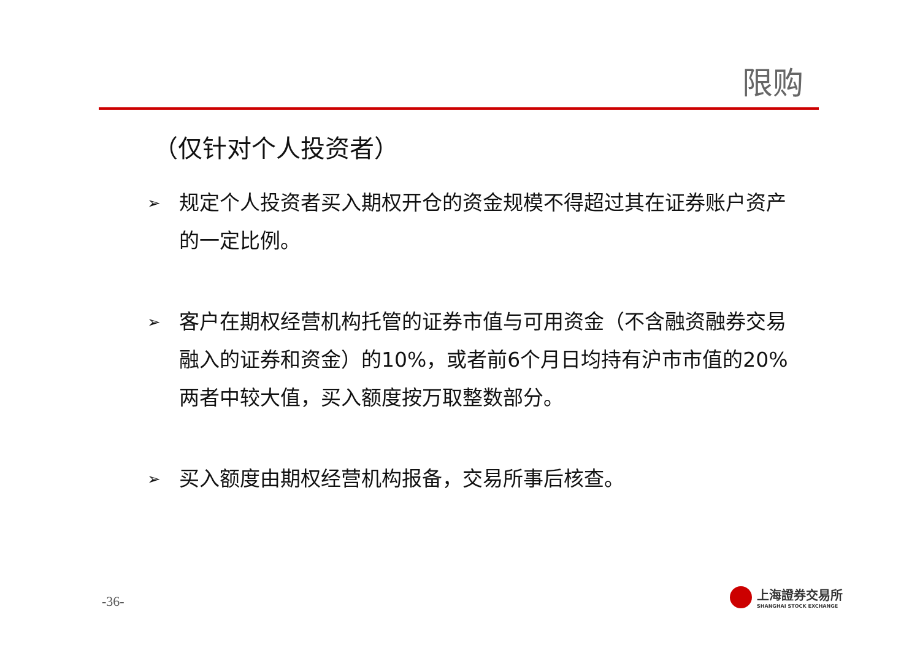限购
（仅针对个人投资者）
➢ 规定个人投资者买入期权开仓的资金规模不得超过其在证券账户资产的一定比例。
➢ 客户在期权经营机构托管的证券市值与可用资金（不含融资融券交易融入的证券和资金）的10%，或者前6个月日均持有沪市市值的20%两者中较大值，买入额度按万取整数部分。
➢ 买入额度由期权经营机构报备，交易所事后核查。
-36-
上海證券交易所
SHANGHAI STOCK EXCHANGE